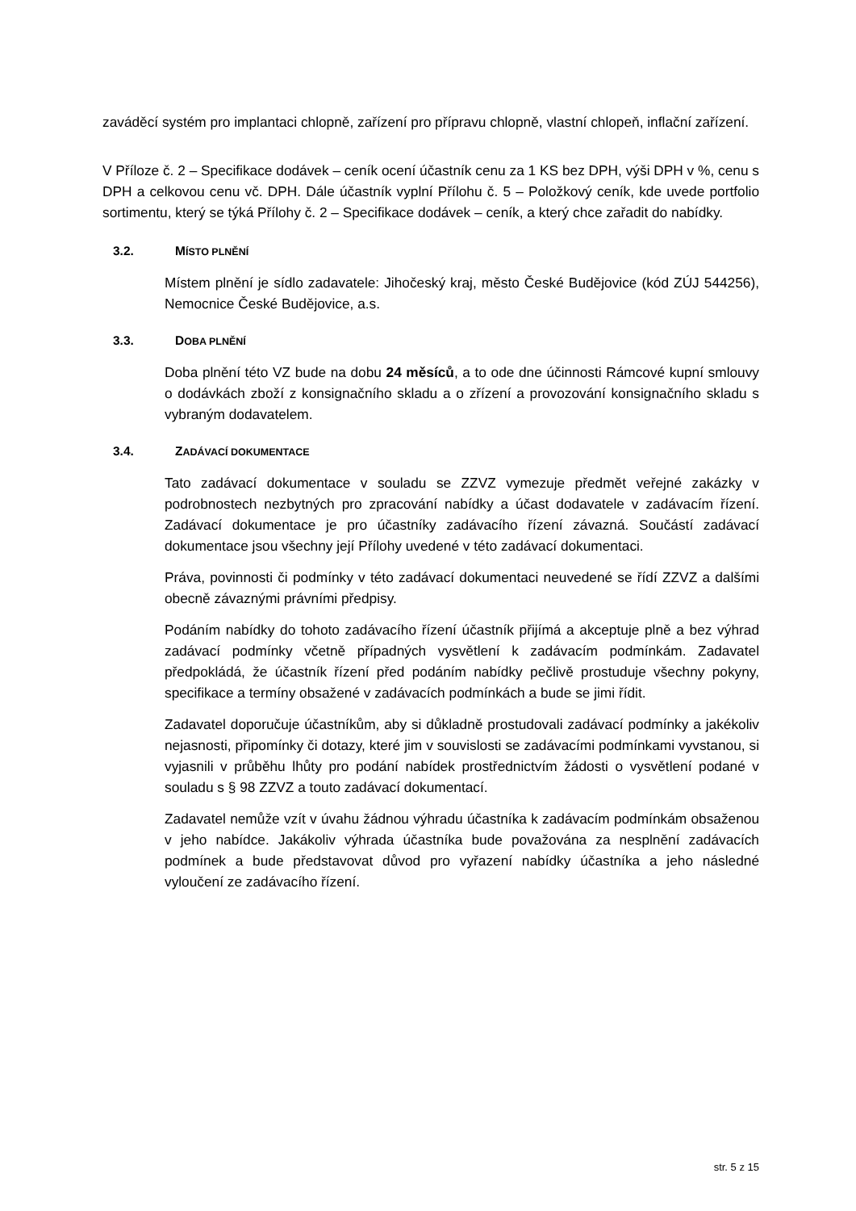zaváděcí systém pro implantaci chlopně, zařízení pro přípravu chlopně, vlastní chlopeň, inflační zařízení.
V Příloze č. 2 – Specifikace dodávek – ceník ocení účastník cenu za 1 KS bez DPH, výši DPH v %, cenu s DPH a celkovou cenu vč. DPH. Dále účastník vyplní Přílohu č. 5 – Položkový ceník, kde uvede portfolio sortimentu, který se týká Přílohy č. 2 – Specifikace dodávek – ceník, a který chce zařadit do nabídky.
3.2. MÍSTO PLNĚNÍ
Místem plnění je sídlo zadavatele: Jihočeský kraj, město České Budějovice (kód ZÚJ 544256), Nemocnice České Budějovice, a.s.
3.3. DOBA PLNĚNÍ
Doba plnění této VZ bude na dobu 24 měsíců, a to ode dne účinnosti Rámcové kupní smlouvy o dodávkách zboží z konsignačního skladu a o zřízení a provozování konsignačního skladu s vybraným dodavatelem.
3.4. ZADÁVACÍ DOKUMENTACE
Tato zadávací dokumentace v souladu se ZZVZ vymezuje předmět veřejné zakázky v podrobnostech nezbytných pro zpracování nabídky a účast dodavatele v zadávacím řízení. Zadávací dokumentace je pro účastníky zadávacího řízení závazná. Součástí zadávací dokumentace jsou všechny její Přílohy uvedené v této zadávací dokumentaci.
Práva, povinnosti či podmínky v této zadávací dokumentaci neuvedené se řídí ZZVZ a dalšími obecně závaznými právními předpisy.
Podáním nabídky do tohoto zadávacího řízení účastník přijímá a akceptuje plně a bez výhrad zadávací podmínky včetně případných vysvětlení k zadávacím podmínkám. Zadavatel předpokládá, že účastník řízení před podáním nabídky pečlivě prostuduje všechny pokyny, specifikace a termíny obsažené v zadávacích podmínkách a bude se jimi řídit.
Zadavatel doporučuje účastníkům, aby si důkladně prostudovali zadávací podmínky a jakékoliv nejasnosti, připomínky či dotazy, které jim v souvislosti se zadávacími podmínkami vyvstanou, si vyjasnili v průběhu lhůty pro podání nabídek prostřednictvím žádosti o vysvětlení podané v souladu s § 98 ZZVZ a touto zadávací dokumentací.
Zadavatel nemůže vzít v úvahu žádnou výhradu účastníka k zadávacím podmínkám obsaženou v jeho nabídce. Jakákoliv výhrada účastníka bude považována za nesplnění zadávacích podmínek a bude představovat důvod pro vyřazení nabídky účastníka a jeho následné vyloučení ze zadávacího řízení.
str. 5 z 15